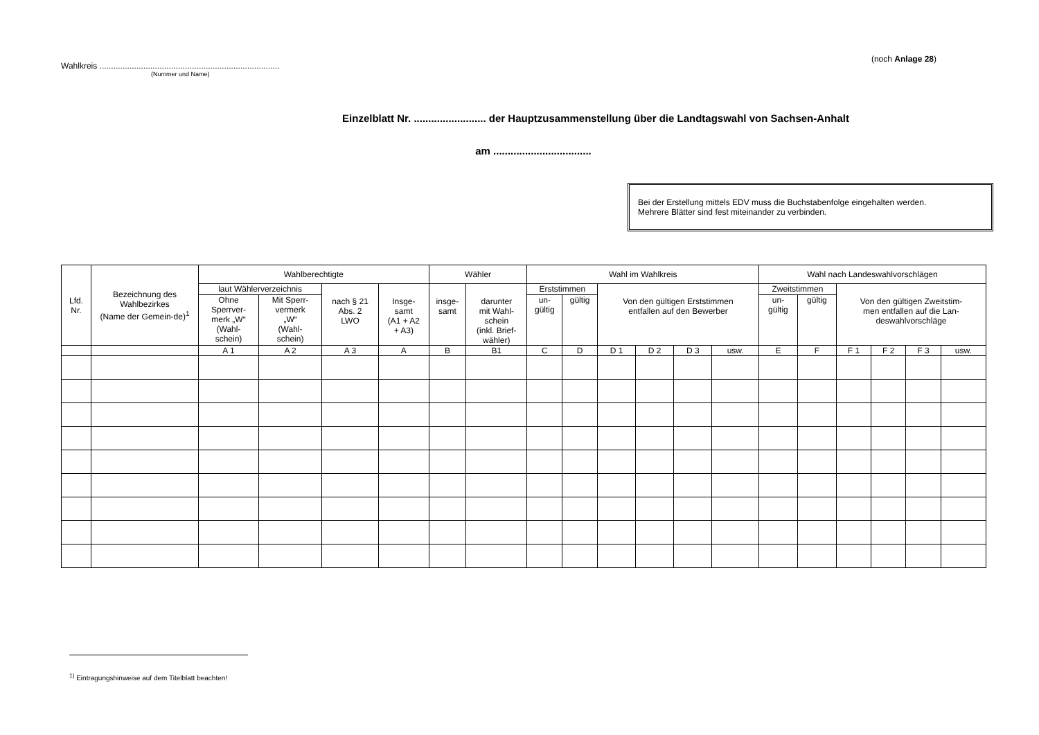(noch Anlage 28)
Wahlkreis ..............................................................................
(Nummer und Name)
Einzelblatt Nr. ......................... der Hauptzusammenstellung über die Landtagswahl von Sachsen-Anhalt
am ..................................
Bei der Erstellung mittels EDV muss die Buchstabenfolge eingehalten werden.
Mehrere Blätter sind fest miteinander zu verbinden.
| Lfd. Nr. | Bezeichnung des Wahlbezirkes (Name der Gemein-de)<sup>1</sup> | Wahlberechtigte | | | | Wähler | | Wahl im Wahlkreis | | | | | | Wahl nach Landeswahlvorschlägen | | | | | |
| --- | --- | --- | --- | --- | --- | --- | --- | --- | --- | --- | --- | --- | --- | --- | --- | --- | --- | --- | --- |
| | | laut Wählerverzeichnis | | nach § 21 Abs. 2 LWO | Insge- samt (A1 + A2 + A3) | insge- samt | darunter mit Wahl- schein (inkl. Brief- wähler) | Erststimmen | | Von den gültigen Erststimmen entfallen auf den Bewerber | | | | Zweitstimmen | | Von den gültigen Zweitstim- men entfallen auf die Lan- deswahlvorschläge | | | |
| | | Ohne Sperrver- merk „W“ (Wahl- schein) | Mit Sperr- vermerk „W“ (Wahl- schein) | | | | | un- gültig | gültig | | | | | un- gültig | gültig | | | | |
| | | A 1 | A 2 | A 3 | A | B | B1 | C | D | D 1 | D 2 | D 3 | usw. | E | F | F 1 | F 2 | F 3 | usw. |
<sup>1)</sup> Eintragungshinweise auf dem Titelblatt beachten!